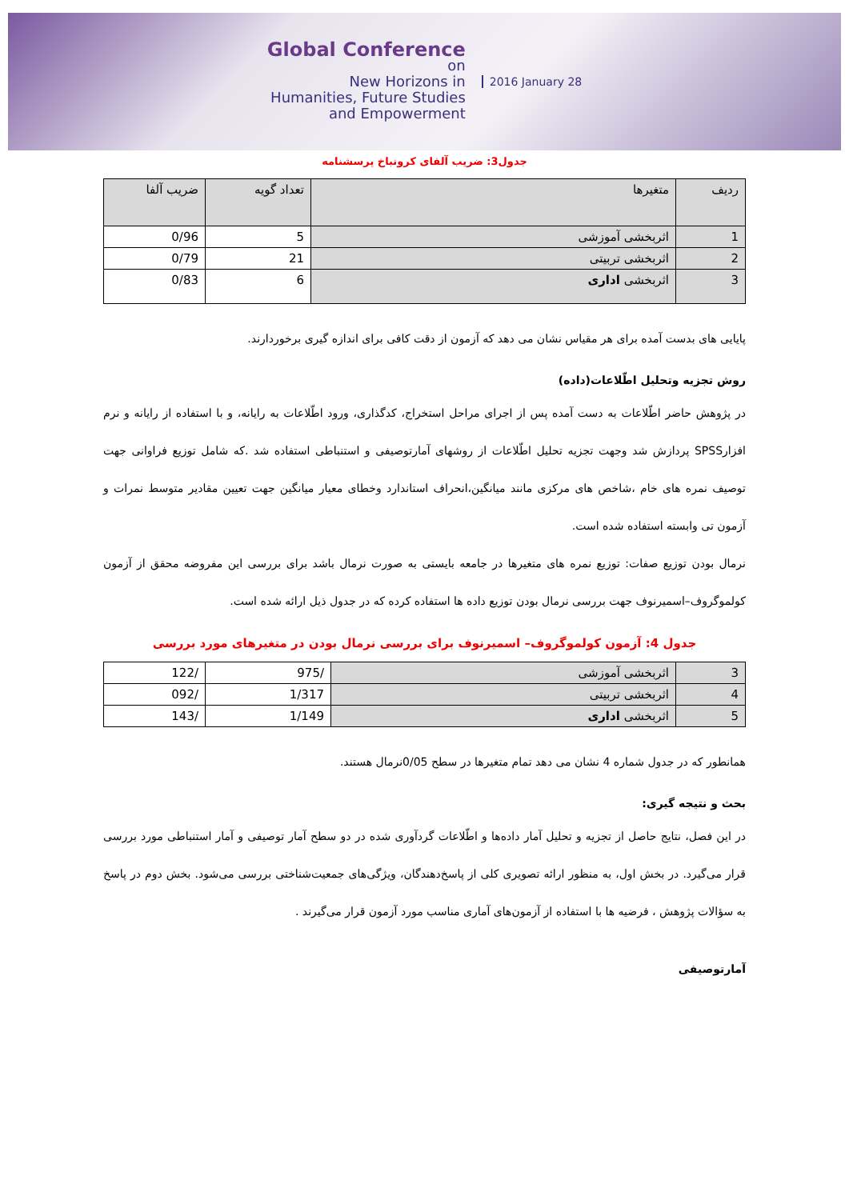Global Conference
on
New Horizons in
Humanities, Future Studies
and Empowerment
2016 January 28
جدول3: ضریب آلفای کرونباخ پرسشنامه
| ردیف | متغیرها | تعداد گویه | ضریب آلفا |
| --- | --- | --- | --- |
| 1 | اثربخشی آموزشی | 5 | 0/96 |
| 2 | اثربخشی تربیتی | 21 | 0/79 |
| 3 | اثربخشی اداری | 6 | 0/83 |
پایایی های بدست آمده برای هر مقیاس نشان می دهد که آزمون از دقت کافی برای اندازه گیری برخوردارند.
روش تجزیه وتحلیل اطّلاعات(داده)
در پژوهش حاضر اطّلاعات به دست آمده پس از اجرای مراحل استخراج، کدگذاری، ورود اطّلاعات به رایانه، و با استفاده از رایانه و نرم افزارSPSS پردازش شد وجهت تجزیه تحلیل اطّلاعات از روشهای آمارتوصیفی و استنباطی استفاده شد .که شامل توزیع فراوانی جهت توصیف نمره های خام ،شاخص های مرکزی مانند میانگین،انحراف استاندارد وخطای معیار میانگین جهت تعیین مقادیر متوسط نمرات و آزمون تی وابسته استفاده شده است.
نرمال بودن توزیع صفات: توزیع نمره های متغیرها در جامعه بایستی به صورت نرمال باشد برای بررسی این مفروضه محقق از آزمون کولموگروف–اسمیرنوف جهت بررسی نرمال بودن توزیع داده ها استفاده کرده که در جدول ذیل ارائه شده است.
جدول 4: آزمون کولموگروف– اسمیرنوف برای بررسی نرمال بودن در متغیرهای مورد بررسی
| 3 | اثربخشی آموزشی | /975 | /122 |
| 4 | اثربخشی تربیتی | 1/317 | /092 |
| 5 | اثربخشی اداری | 1/149 | /143 |
همانطور که در جدول شماره 4 نشان می دهد تمام متغیرها در سطح 0/05نرمال هستند.
بحث و نتیجه گیری:
در این فصل، نتایج حاصل از تجزیه و تحلیل آمار داده‌ها و اطّلاعات گردآوری شده در دو سطح آمار توصیفی و آمار استنباطی مورد بررسی قرار می‌گیرد. در بخش اول، به منظور ارائه تصویری کلی از پاسخ‌دهندگان، ویژگی‌های جمعیت‌شناختی بررسی می‌شود. بخش دوم در پاسخ به سؤالات پژوهش ، فرضیه ها با استفاده از آزمون‌های آماری مناسب مورد آزمون قرار می‌گیرند .
آمارتوصیفی